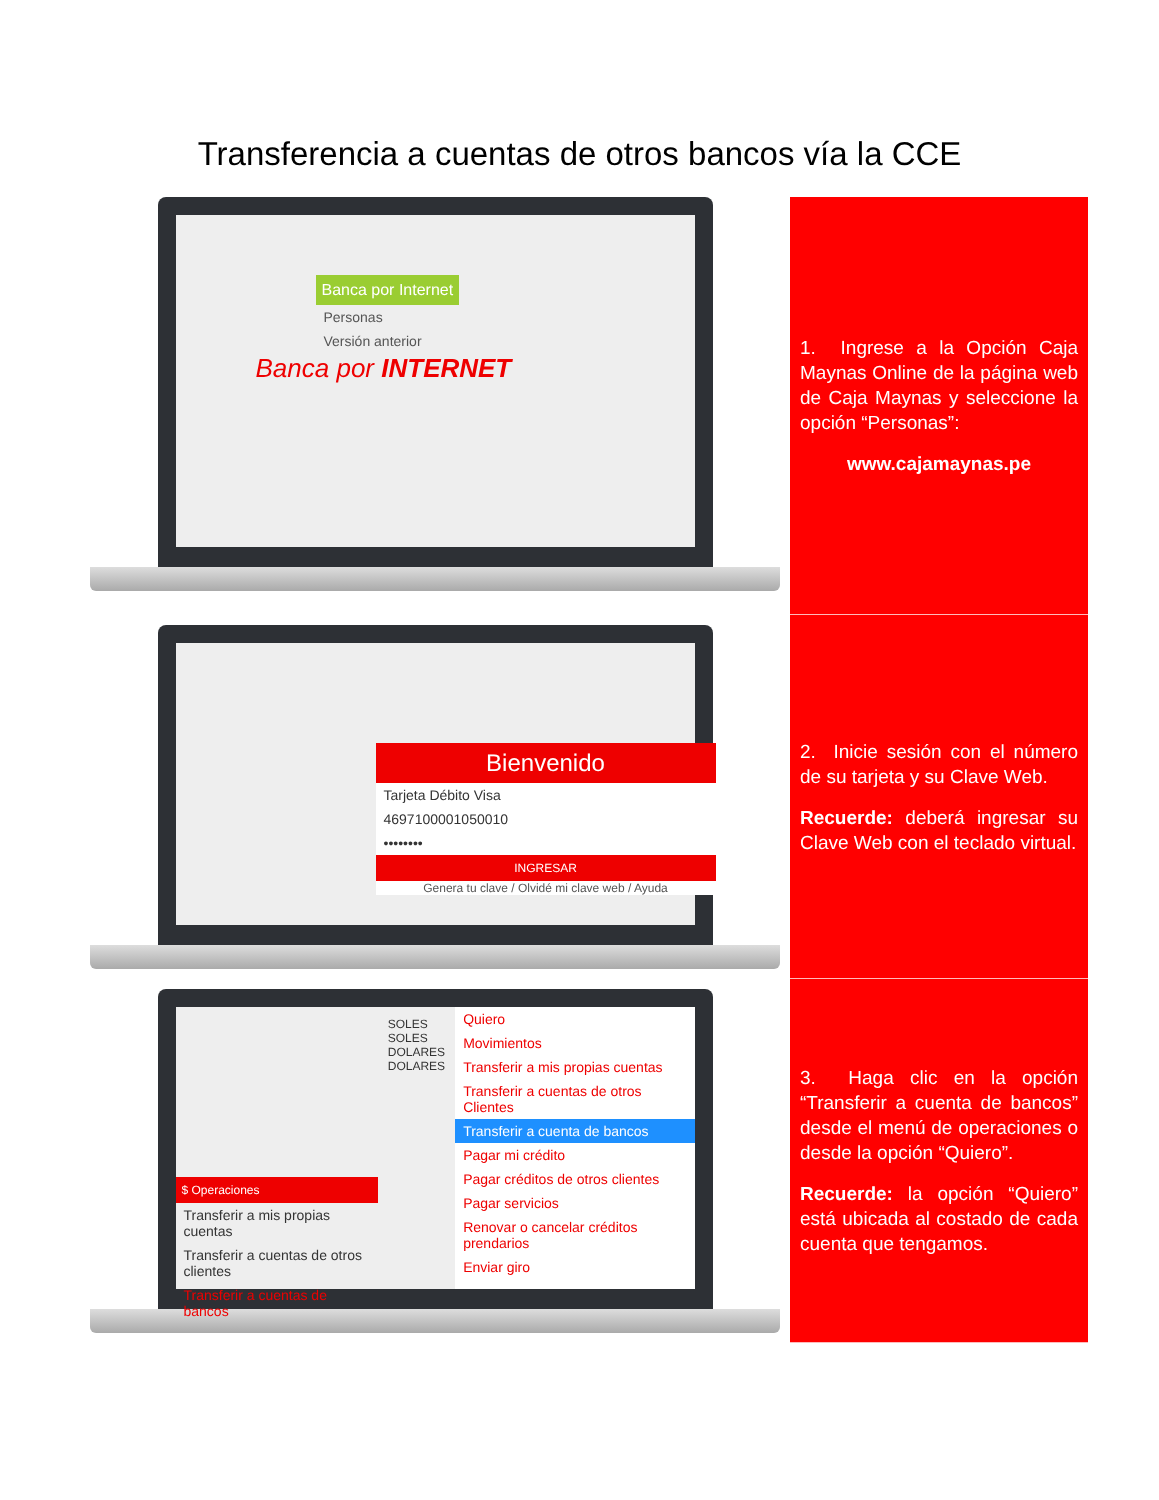Transferencia a cuentas de otros bancos vía la CCE
Banca por Internet
Personas
Versión anterior
Banca por INTERNET
1. Ingrese a la Opción Caja Maynas Online de la página web de Caja Maynas y seleccione la opción “Personas”:
www.cajamaynas.pe
Bienvenido
Tarjeta Débito Visa
4697100001050010
••••••••
INGRESAR
Genera tu clave / Olvidé mi clave web / Ayuda
2. Inicie sesión con el número de su tarjeta y su Clave Web.
Recuerde: deberá ingresar su Clave Web con el teclado virtual.
$ Operaciones
Transferir a mis propias cuentas
Transferir a cuentas de otros clientes
Transferir a cuentas de bancos
SOLES
SOLES
DOLARES
DOLARES
Quiero
Movimientos
Transferir a mis propias cuentas
Transferir a cuentas de otros Clientes
Transferir a cuenta de bancos
Pagar mi crédito
Pagar créditos de otros clientes
Pagar servicios
Renovar o cancelar créditos prendarios
Enviar giro
3. Haga clic en la opción “Transferir a cuenta de bancos” desde el menú de operaciones o desde la opción “Quiero”.
Recuerde: la opción “Quiero” está ubicada al costado de cada cuenta que tengamos.